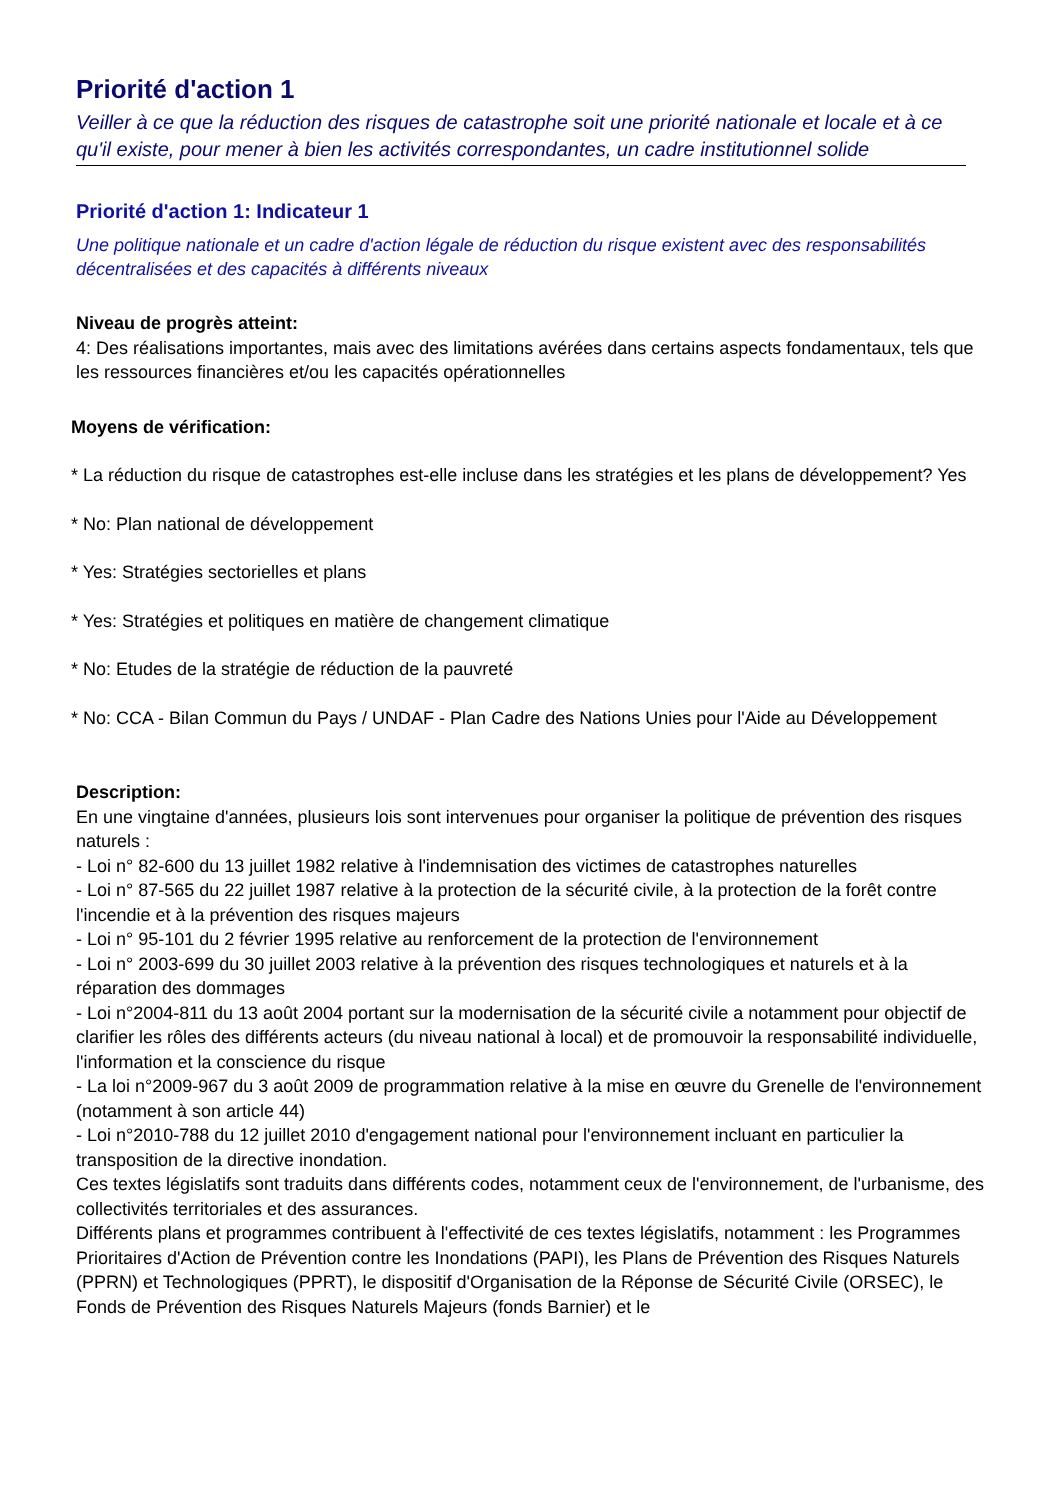Priorité d'action 1
Veiller à ce que la réduction des risques de catastrophe soit une priorité nationale et locale et à ce qu'il existe, pour mener à bien les activités correspondantes, un cadre institutionnel solide
Priorité d'action 1: Indicateur 1
Une politique nationale et un cadre d'action légale de réduction du risque existent avec des responsabilités décentralisées et des capacités à différents niveaux
Niveau de progrès atteint:
4: Des réalisations importantes, mais avec des limitations avérées dans certains aspects fondamentaux, tels que les ressources financières et/ou les capacités opérationnelles
Moyens de vérification:
* La réduction du risque de catastrophes est-elle incluse dans les stratégies et les plans de développement? Yes
* No: Plan national de développement
* Yes: Stratégies sectorielles et plans
* Yes: Stratégies et politiques en matière de changement climatique
* No: Etudes de la stratégie de réduction de la pauvreté
* No: CCA - Bilan Commun du Pays / UNDAF - Plan Cadre des Nations Unies pour l'Aide au Développement
Description:
En une vingtaine d'années, plusieurs lois sont intervenues pour organiser la politique de prévention des risques naturels :
- Loi n° 82-600 du 13 juillet 1982 relative à l'indemnisation des victimes de catastrophes naturelles
- Loi n° 87-565 du 22 juillet 1987 relative à la protection de la sécurité civile, à la protection de la forêt contre l'incendie et à la prévention des risques majeurs
- Loi n° 95-101 du 2 février 1995 relative au renforcement de la protection de l'environnement
- Loi n° 2003-699 du 30 juillet 2003 relative à la prévention des risques technologiques et naturels et à la réparation des dommages
- Loi n°2004-811 du 13 août 2004 portant sur la modernisation de la sécurité civile a notamment pour objectif de clarifier les rôles des différents acteurs (du niveau national à local) et de promouvoir la responsabilité individuelle, l'information et la conscience du risque
- La loi n°2009-967 du 3 août 2009 de programmation relative à la mise en œuvre du Grenelle de l'environnement (notamment à son article 44)
- Loi n°2010-788 du 12 juillet 2010 d'engagement national pour l'environnement incluant en particulier la transposition de la directive inondation.
Ces textes législatifs sont traduits dans différents codes, notamment ceux de l'environnement, de l'urbanisme, des collectivités territoriales et des assurances.
Différents plans et programmes contribuent à l'effectivité de ces textes législatifs, notamment : les Programmes Prioritaires d'Action de Prévention contre les Inondations (PAPI), les Plans de Prévention des Risques Naturels (PPRN) et Technologiques (PPRT), le dispositif d'Organisation de la Réponse de Sécurité Civile (ORSEC), le Fonds de Prévention des Risques Naturels Majeurs (fonds Barnier) et le